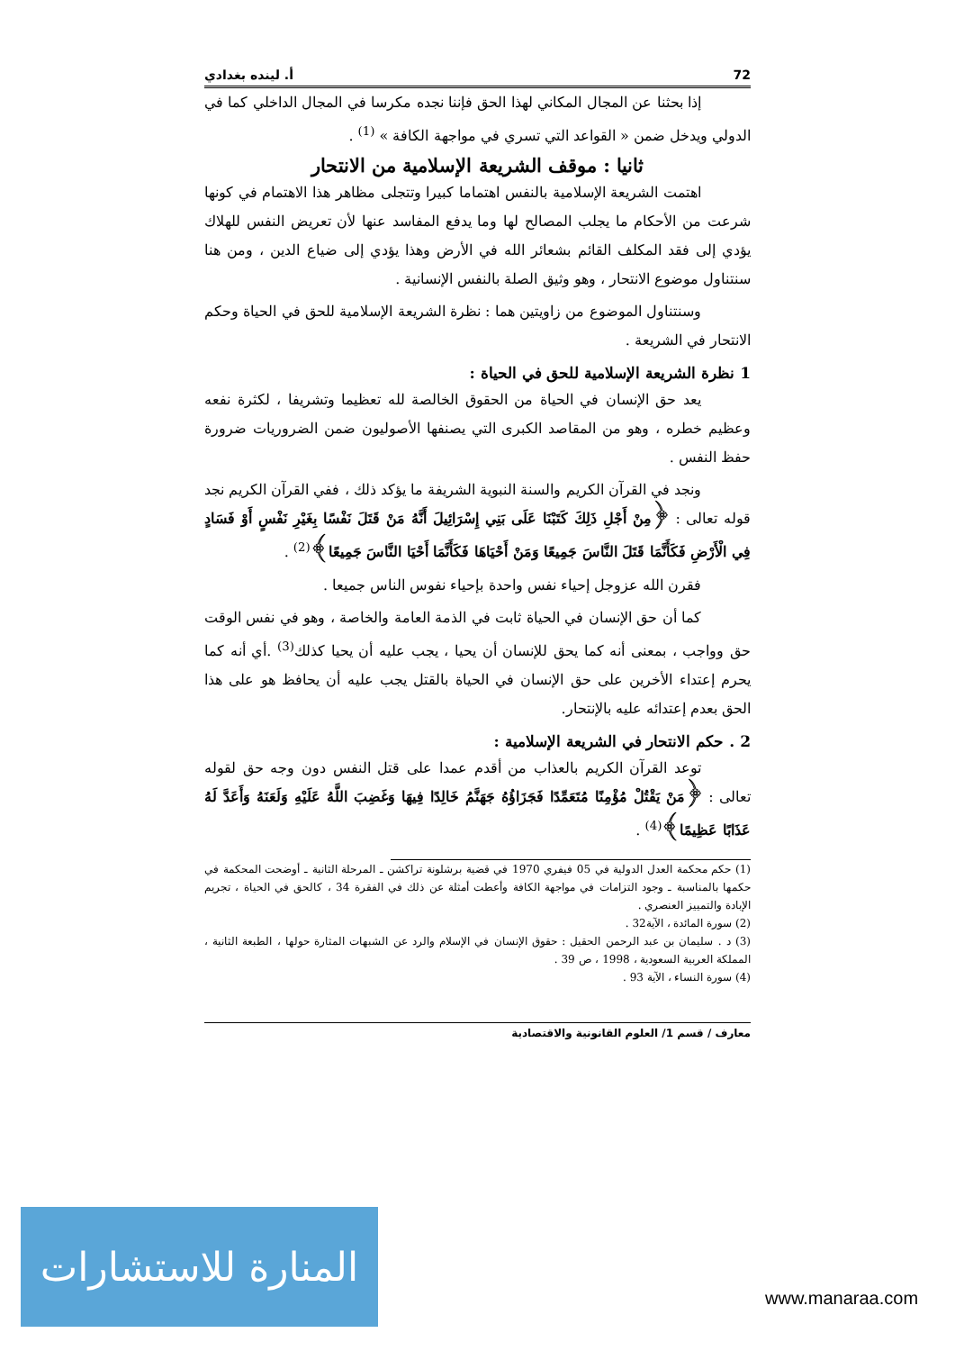72 أ. لينده بغدادي
إذا بحثنا عن المجال المكاني لهذا الحق فإننا نجده مكرسا في المجال الداخلي كما في الدولي ويدخل ضمن « القواعد التي تسري في مواجهة الكافة » <sup>(1)</sup> .
ثانيا : موقف الشريعة الإسلامية من الانتحار
اهتمت الشريعة الإسلامية بالنفس اهتماما كبيرا وتتجلى مظاهر هذا الاهتمام في كونها شرعت من الأحكام ما يجلب المصالح لها وما يدفع المفاسد عنها لأن تعريض النفس للهلاك يؤدي إلى فقد المكلف القائم بشعائر الله في الأرض وهذا يؤدي إلى ضياع الدين ، ومن هنا سنتناول موضوع الانتحار ، وهو وثيق الصلة بالنفس الإنسانية .
وسنتناول الموضوع من زاويتين هما : نظرة الشريعة الإسلامية للحق في الحياة وحكم الانتحار في الشريعة .
1 نظرة الشريعة الإسلامية للحق في الحياة :
يعد حق الإنسان في الحياة من الحقوق الخالصة لله تعظيما وتشريفا ، لكثرة نفعه وعظيم خطره ، وهو من المقاصد الكبرى التي يصنفها الأصوليون ضمن الضروريات ضرورة حفظ النفس .
ونجد في القرآن الكريم والسنة النبوية الشريفة ما يؤكد ذلك ، ففي القرآن الكريم نجد قوله تعالى : ﴿مِنْ أَجْلِ ذَلِكَ كَتَبْنَا عَلَى بَنِي إِسْرَائِيلَ أَنَّهُ مَنْ قَتَلَ نَفْسًا بِغَيْرِ نَفْسٍ أَوْ فَسَادٍ فِي الْأَرْضِ فَكَأَنَّمَا قَتَلَ النَّاسَ جَمِيعًا وَمَنْ أَحْيَاهَا فَكَأَنَّمَا أَحْيَا النَّاسَ جَمِيعًا﴾<sup>(2)</sup> .
فقرن الله عزوجل إحياء نفس واحدة بإحياء نفوس الناس جميعا .
كما أن حق الإنسان في الحياة ثابت في الذمة العامة والخاصة ، وهو في نفس الوقت حق وواجب ، بمعنى أنه كما يحق للإنسان أن يحيا ، يجب عليه أن يحيا كذلك<sup>(3)</sup> .أي أنه كما يحرم إعتداء الأخرين على حق الإنسان في الحياة بالقتل يجب عليه أن يحافظ هو على هذا الحق بعدم إعتدائه عليه بالإنتحار.
2 . حكم الانتحار في الشريعة الإسلامية :
توعد القرآن الكريم بالعذاب من أقدم عمدا على قتل النفس دون وجه حق لقوله تعالى : ﴿مَنْ يَقْتُلْ مُؤْمِنًا مُتَعَمِّدًا فَجَزَاؤُهُ جَهَنَّمُ خَالِدًا فِيهَا وَغَضِبَ اللَّهُ عَلَيْهِ وَلَعَنَهُ وَأَعَدَّ لَهُ عَذَابًا عَظِيمًا﴾<sup>(4)</sup> .
(1) حكم محكمة العدل الدولية في 05 فيفري 1970 في قضية برشلونة تراكشن ـ المرحلة الثانية ـ أوضحت المحكمة في حكمها بالمناسبة ـ وجود التزامات في مواجهة الكافة وأعطت أمثلة عن ذلك في الفقرة 34 ، كالحق في الحياة ، تجريم الإبادة والتمييز العنصري .
(2) سورة المائدة ، الآية32 .
(3) د . سليمان بن عبد الرحمن الحقيل : حقوق الإنسان في الإسلام والرد عن الشبهات المثارة حولها ، الطبعة الثانية ، المملكة العربية السعودية ، 1998 ، ص 39 .
(4) سورة النساء ، الآية 93 .
معارف / قسم 1/ العلوم القانونية والاقتصادية
المنارة للاستشارات
www.manaraa.com